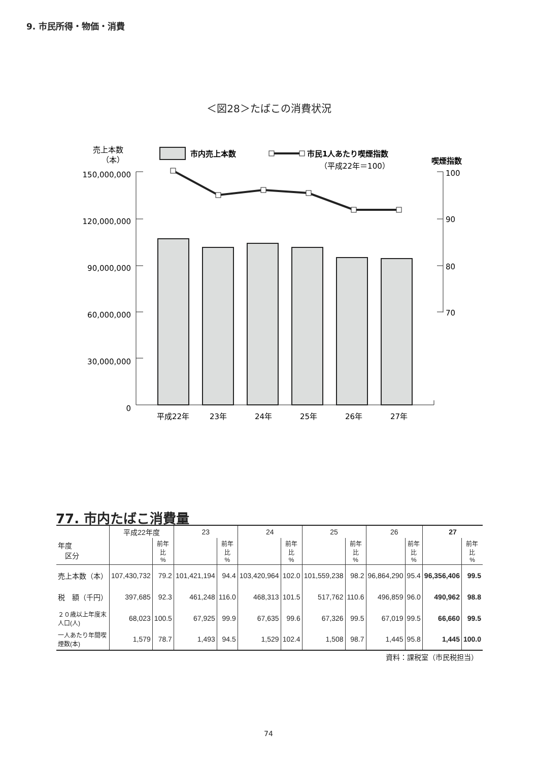9. 市民所得・物価・消費
＜図28＞たばこの消費状況
売上本数
（本）
市内売上本数
市民1人あたり喫煙指数
（平成22年＝100）
喫煙指数
150,000,000
120,000,000
90,000,000
60,000,000
30,000,000
0
100
90
80
70
平成22年
23年
24年
25年
26年
27年
77. 市内たばこ消費量
| 年度 区分 | 平成22年度 | | 23 | | 24 | | 25 | | 26 | | 27 | |
| --- | --- | --- | --- | --- | --- | --- | --- | --- | --- | --- | --- | --- |
| | | 前年比 % | | 前年比 % | | 前年比 % | | 前年比 % | | 前年比 % | | 前年比 % |
| 売上本数（本） | 107,430,732 | 79.2 | 101,421,194 | 94.4 | 103,420,964 | 102.0 | 101,559,238 | 98.2 | 96,864,290 | 95.4 | 96,356,406 | 99.5 |
| 税 額（千円） | 397,685 | 92.3 | 461,248 | 116.0 | 468,313 | 101.5 | 517,762 | 110.6 | 496,859 | 96.0 | 490,962 | 98.8 |
| ２０歳以上年度末人口(人) | 68,023 | 100.5 | 67,925 | 99.9 | 67,635 | 99.6 | 67,326 | 99.5 | 67,019 | 99.5 | 66,660 | 99.5 |
| 一人あたり年間喫煙数(本) | 1,579 | 78.7 | 1,493 | 94.5 | 1,529 | 102.4 | 1,508 | 98.7 | 1,445 | 95.8 | 1,445 | 100.0 |
資料：課税室（市民税担当）
74